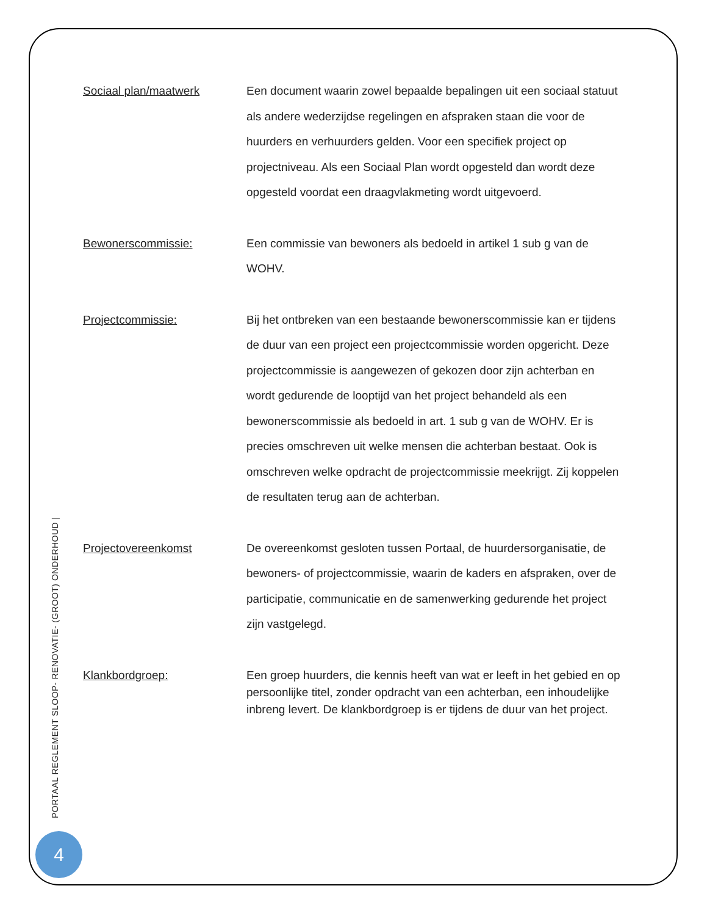Sociaal plan/maatwerk
Een document waarin zowel bepaalde bepalingen uit een sociaal statuut als andere wederzijdse regelingen en afspraken staan die voor de huurders en verhuurders gelden. Voor een specifiek project op projectniveau. Als een Sociaal Plan wordt opgesteld dan wordt deze opgesteld voordat een draagvlakmeting wordt uitgevoerd.
Bewonerscommissie:
Een commissie van bewoners als bedoeld in artikel 1 sub g van de WOHV.
Projectcommissie:
Bij het ontbreken van een bestaande bewonerscommissie kan er tijdens de duur van een project een projectcommissie worden opgericht. Deze projectcommissie is aangewezen of gekozen door zijn achterban en wordt gedurende de looptijd van het project behandeld als een bewonerscommissie als bedoeld in art. 1 sub g van de WOHV. Er is precies omschreven uit welke mensen die achterban bestaat. Ook is omschreven welke opdracht de projectcommissie meekrijgt. Zij koppelen de resultaten terug aan de achterban.
Projectovereenkomst
De overeenkomst gesloten tussen Portaal, de huurdersorganisatie, de bewoners- of projectcommissie, waarin de kaders en afspraken, over de participatie, communicatie en de samenwerking gedurende het project zijn vastgelegd.
Klankbordgroep:
Een groep huurders, die kennis heeft van wat er leeft in het gebied en op persoonlijke titel, zonder opdracht van een achterban, een inhoudelijke inbreng levert. De klankbordgroep is er tijdens de duur van het project.
PORTAAL REGLEMENT SLOOP- RENOVATIE- (GROOT) ONDERHOUD |
4